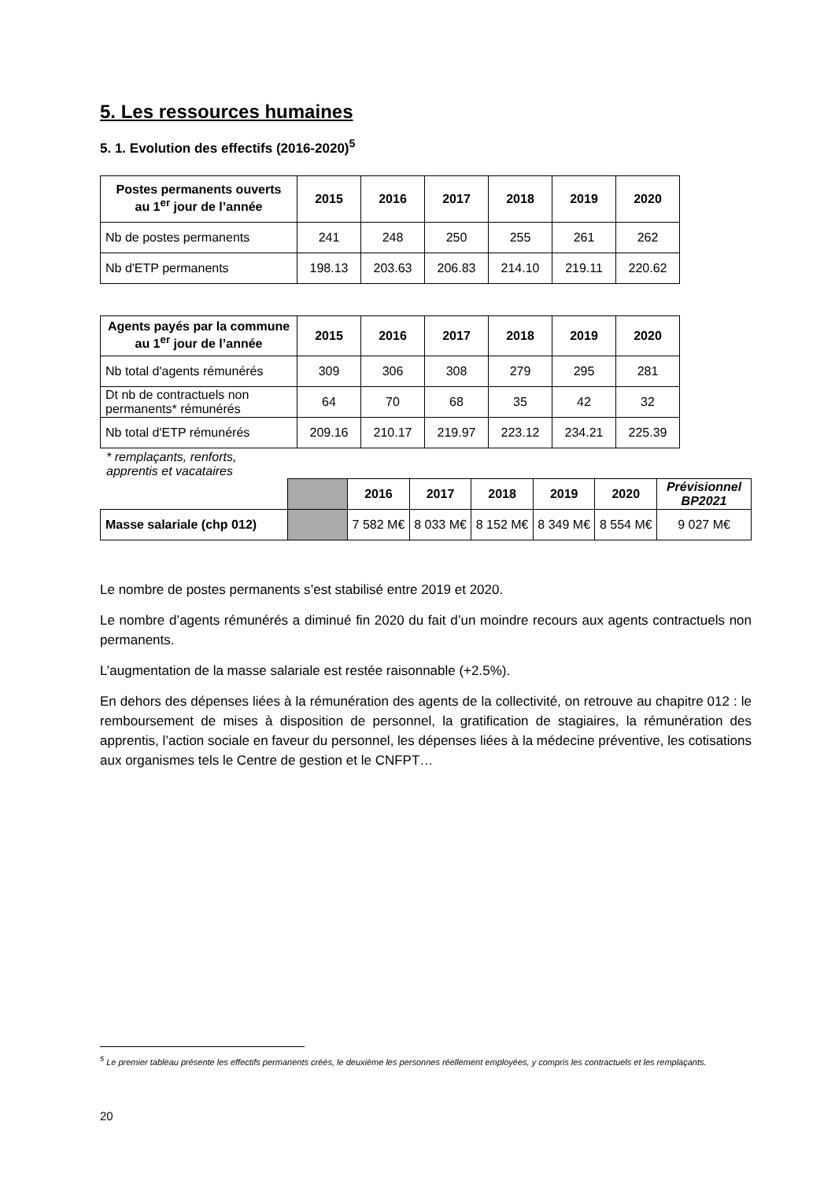5. Les ressources humaines
5. 1. Evolution des effectifs (2016-2020)<sup>5</sup>
| Postes permanents ouverts au 1<sup>er</sup> jour de l’année | 2015 | 2016 | 2017 | 2018 | 2019 | 2020 |
| --- | --- | --- | --- | --- | --- | --- |
| Nb de postes permanents | 241 | 248 | 250 | 255 | 261 | 262 |
| Nb d'ETP permanents | 198.13 | 203.63 | 206.83 | 214.10 | 219.11 | 220.62 |
| Agents payés par la commune au 1<sup>er</sup> jour de l’année | 2015 | 2016 | 2017 | 2018 | 2019 | 2020 |
| --- | --- | --- | --- | --- | --- | --- |
| Nb total d'agents rémunérés | 309 | 306 | 308 | 279 | 295 | 281 |
| Dt nb de contractuels non permanents* rémunérés | 64 | 70 | 68 | 35 | 42 | 32 |
| Nb total d'ETP rémunérés | 209.16 | 210.17 | 219.97 | 223.12 | 234.21 | 225.39 |
* remplaçants, renforts,
apprentis et vacataires
| | | 2016 | 2017 | 2018 | 2019 | 2020 | Prévisionnel BP2021 |
| Masse salariale (chp 012) | | 7 582 M€ | 8 033 M€ | 8 152 M€ | 8 349 M€ | 8 554 M€ | 9 027 M€ |
Le nombre de postes permanents s’est stabilisé entre 2019 et 2020.
Le nombre d’agents rémunérés a diminué fin 2020 du fait d’un moindre recours aux agents contractuels non permanents.
L’augmentation de la masse salariale est restée raisonnable (+2.5%).
En dehors des dépenses liées à la rémunération des agents de la collectivité, on retrouve au chapitre 012 : le remboursement de mises à disposition de personnel, la gratification de stagiaires, la rémunération des apprentis, l’action sociale en faveur du personnel, les dépenses liées à la médecine préventive, les cotisations aux organismes tels le Centre de gestion et le CNFPT…
<sup>5</sup> Le premier tableau présente les effectifs permanents créés, le deuxième les personnes réellement employées, y compris les contractuels et les remplaçants.
20